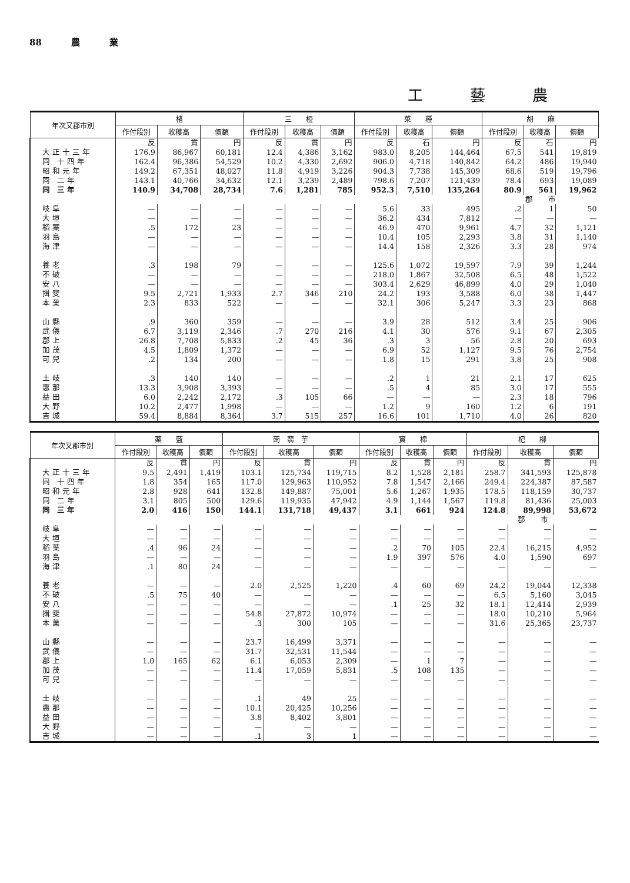88 農 業
工藝農
| 年次又郡市別 | 楮 | | | 三 椏 | | | 菜 種 | | | 胡 麻 | | |
| --- | --- | --- | --- | --- | --- | --- | --- | --- | --- | --- | --- | --- |
| | 作付段別 | 收穫高 | 價額 | 作付段別 | 收穫高 | 價額 | 作付段別 | 收穫高 | 價額 | 作付段別 | 收穫高 | 價額 |
| | 反 | 貫 | 円 | 反 | 貫 | 円 | 反 | 石 | 円 | 反 | 石 | 円 |
| 大正十三年 | 176.9 | 86,967 | 60,181 | 12.4 | 4,386 | 3,162 | 983.0 | 8,205 | 144,464 | 67.5 | 541 | 19,819 |
| 同 十四年 | 162.4 | 96,386 | 54,529 | 10.2 | 4,330 | 2,692 | 906.0 | 4,718 | 140,842 | 64.2 | 486 | 19,940 |
| 昭和元年 | 149.2 | 67,351 | 48,027 | 11.8 | 4,919 | 3,226 | 904.3 | 7,738 | 145,309 | 68.6 | 519 | 19,796 |
| 同 二年 | 143.1 | 40,766 | 34,632 | 12.1 | 3,239 | 2,489 | 798.6 | 7,207 | 121,439 | 78.4 | 693 | 19,089 |
| 同 三年 | 140.9 | 34,708 | 28,734 | 7.6 | 1,281 | 785 | 952.3 | 7,510 | 135,264 | 80.9 | 561 | 19,962 |
| | | | | | | | | | | 郡 市 | | |
| 岐阜 | — | — | — | — | — | — | 5.6 | 33 | 495 | .2 | 1 | 50 |
| 大垣 | — | — | — | — | — | — | 36.2 | 434 | 7,812 | — | — | — |
| 稻葉 | .5 | 172 | 23 | — | — | — | 46.9 | 470 | 9,961 | 4.7 | 32 | 1,121 |
| 羽島 | — | — | — | — | — | — | 10.4 | 105 | 2,293 | 3.8 | 31 | 1,140 |
| 海津 | — | — | — | — | — | — | 14.4 | 158 | 2,326 | 3.3 | 28 | 974 |
| 養老 | .3 | 198 | 79 | — | — | — | 125.6 | 1,072 | 19,597 | 7.9 | 39 | 1,244 |
| 不破 | — | — | — | — | — | — | 218.0 | 1,867 | 32,508 | 6.5 | 48 | 1,522 |
| 安八 | — | — | — | — | — | — | 303.4 | 2,629 | 46,899 | 4.0 | 29 | 1,040 |
| 揖斐 | 9.5 | 2,721 | 1,933 | 2.7 | 346 | 210 | 24.2 | 193 | 3,588 | 6.0 | 38 | 1,447 |
| 本巢 | 2.3 | 833 | 522 | — | — | — | 32.1 | 306 | 5,247 | 3.3 | 23 | 868 |
| 山縣 | .9 | 360 | 359 | — | — | — | 3.9 | 28 | 512 | 3.4 | 25 | 906 |
| 武儀 | 6.7 | 3,119 | 2,346 | .7 | 270 | 216 | 4.1 | 30 | 576 | 9.1 | 67 | 2,305 |
| 郡上 | 26.8 | 7,708 | 5,833 | .2 | 45 | 36 | .3 | 3 | 56 | 2.8 | 20 | 693 |
| 加茂 | 4.5 | 1,809 | 1,372 | — | — | — | 6.9 | 52 | 1,127 | 9.5 | 76 | 2,754 |
| 可兒 | .2 | 134 | 200 | — | — | — | 1.8 | 15 | 291 | 3.8 | 25 | 908 |
| 土岐 | .3 | 140 | 140 | — | — | — | .2 | 1 | 21 | 2.1 | 17 | 625 |
| 惠那 | 13.3 | 3,908 | 3,393 | — | — | — | .5 | 4 | 85 | 3.0 | 17 | 555 |
| 益田 | 6.0 | 2,242 | 2,172 | .3 | 105 | 66 | — | — | — | 2.3 | 18 | 796 |
| 大野 | 10.2 | 2,477 | 1,998 | — | — | — | 1.2 | 9 | 160 | 1.2 | 6 | 191 |
| 吉城 | 59.4 | 8,884 | 8,364 | 3.7 | 515 | 257 | 16.6 | 101 | 1,710 | 4.0 | 26 | 820 |
| 年次又郡市別 | 薬 藍 | | | 蒟 蒻 芋 | | | 實 棉 | | | 杞 柳 | | |
| --- | --- | --- | --- | --- | --- | --- | --- | --- | --- | --- | --- | --- |
| | 作付段別 | 收穫高 | 價額 | 作付段別 | 收穫高 | 價額 | 作付段別 | 收穫高 | 價額 | 作付段別 | 收穫高 | 價額 |
| | 反 | 貫 | 円 | 反 | 貫 | 円 | 反 | 貫 | 円 | 反 | 貫 | 円 |
| 大正十三年 | 9.5 | 2,491 | 1,419 | 103.1 | 125,734 | 119,715 | 8.2 | 1,528 | 2,181 | 258.7 | 341,593 | 125,878 |
| 同 十四年 | 1.8 | 354 | 165 | 117.0 | 129,963 | 110,952 | 7.8 | 1,547 | 2,166 | 249.4 | 224,387 | 87,587 |
| 昭和元年 | 2.8 | 928 | 641 | 132.8 | 149,887 | 75,001 | 5.6 | 1,267 | 1,935 | 178.5 | 118,159 | 30,737 |
| 同 二年 | 3.1 | 805 | 500 | 129.6 | 119,935 | 47,942 | 4.9 | 1,144 | 1,567 | 119.8 | 81,436 | 25,003 |
| 同 三年 | 2.0 | 416 | 150 | 144.1 | 131,718 | 49,437 | 3.1 | 661 | 924 | 124.8 | 89,998 | 53,672 |
| | | | | | | | | | | 郡 市 | | |
| 岐阜 | — | — | — | — | — | — | — | — | — | — | — | — |
| 大垣 | — | — | — | — | — | — | — | — | — | — | — | — |
| 稻葉 | .4 | 96 | 24 | — | — | — | .2 | 70 | 105 | 22.4 | 16,215 | 4,952 |
| 羽島 | — | — | — | — | — | — | 1.9 | 397 | 576 | 4.0 | 1,590 | 697 |
| 海津 | .1 | 80 | 24 | — | — | — | — | — | — | — | — | — |
| 養老 | — | — | — | 2.0 | 2,525 | 1,220 | .4 | 60 | 69 | 24.2 | 19,044 | 12,338 |
| 不破 | .5 | 75 | 40 | — | — | — | — | — | — | 6.5 | 5,160 | 3,045 |
| 安八 | — | — | — | — | — | — | .1 | 25 | 32 | 18.1 | 12,414 | 2,939 |
| 揖斐 | — | — | — | 54.8 | 27,872 | 10,974 | — | — | — | 18.0 | 10,210 | 5,964 |
| 本巢 | — | — | — | .3 | 300 | 105 | — | — | — | 31.6 | 25,365 | 23,737 |
| 山縣 | — | — | — | 23.7 | 16,499 | 3,371 | — | — | — | — | — | — |
| 武儀 | — | — | — | 31.7 | 32,531 | 11,544 | — | — | — | — | — | — |
| 郡上 | 1.0 | 165 | 62 | 6.1 | 6,053 | 2,309 | — | 1 | 7 | — | — | — |
| 加茂 | — | — | — | 11.4 | 17,059 | 5,831 | .5 | 108 | 135 | — | — | — |
| 可兒 | — | — | — | — | — | — | — | — | — | — | — | — |
| 土岐 | — | — | — | .1 | 49 | 25 | — | — | — | — | — | — |
| 惠那 | — | — | — | 10.1 | 20,425 | 10,256 | — | — | — | — | — | — |
| 益田 | — | — | — | 3.8 | 8,402 | 3,801 | — | — | — | — | — | — |
| 大野 | — | — | — | — | — | — | — | — | — | — | — | — |
| 吉城 | — | — | — | .1 | 3 | 1 | — | — | — | — | — | — |